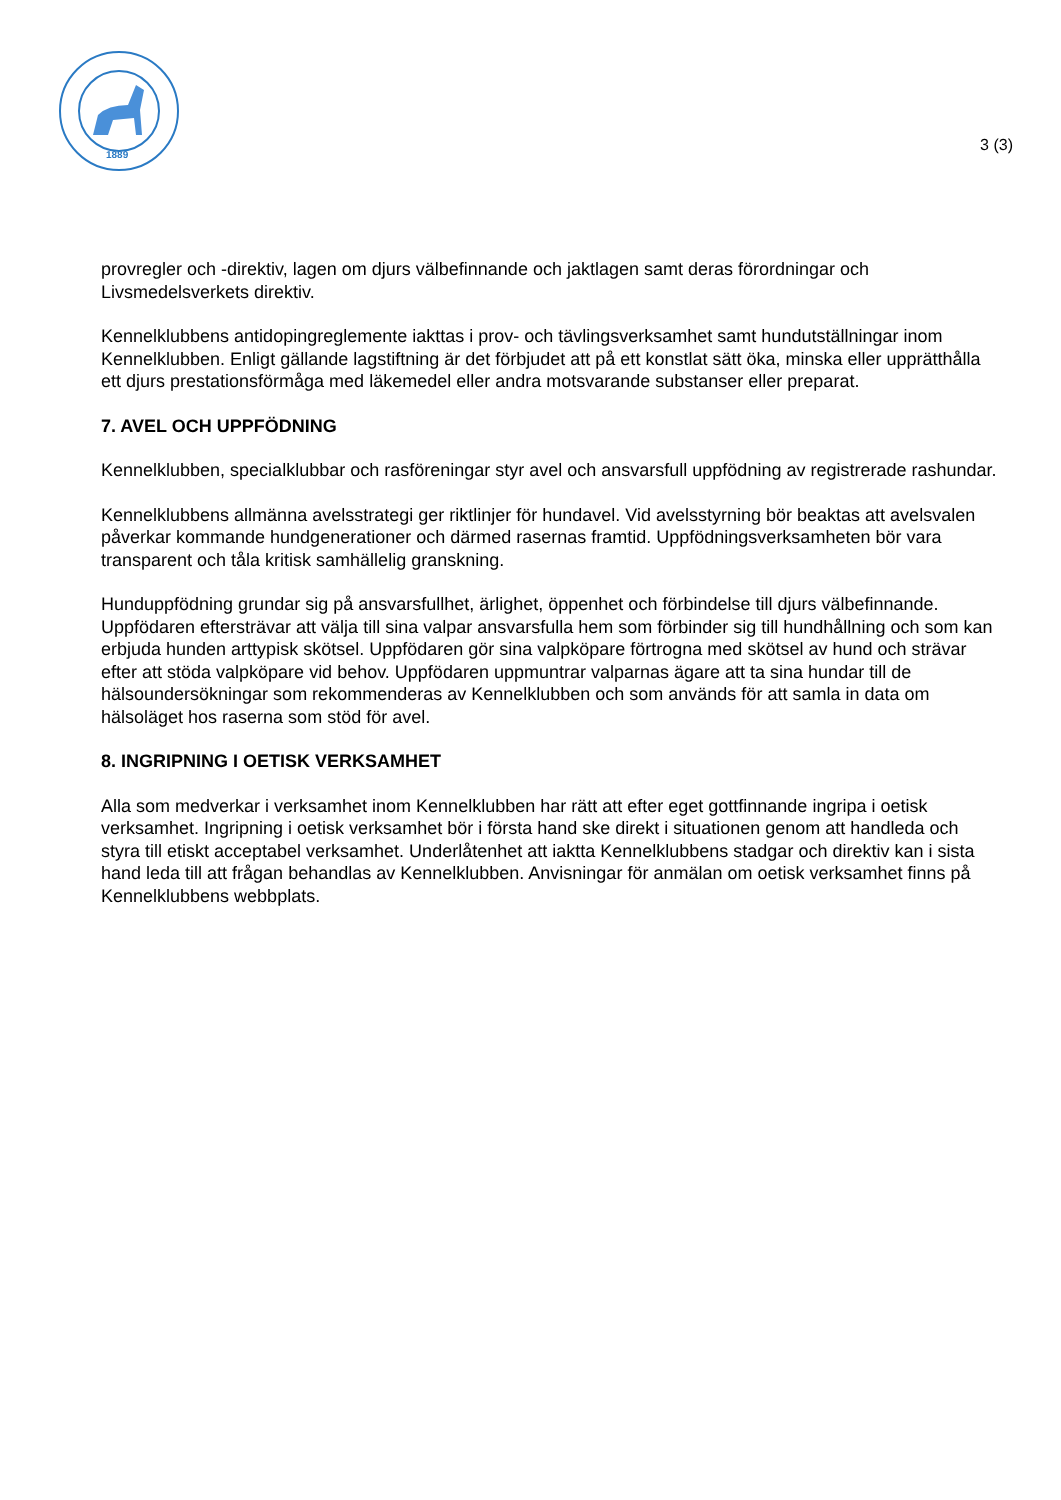1889
3 (3)
provregler och -direktiv, lagen om djurs välbefinnande och jaktlagen samt deras förordningar och Livsmedelsverkets direktiv.
Kennelklubbens antidopingreglemente iakttas i prov- och tävlingsverksamhet samt hundutställningar inom Kennelklubben. Enligt gällande lagstiftning är det förbjudet att på ett konstlat sätt öka, minska eller upprätthålla ett djurs prestationsförmåga med läkemedel eller andra motsvarande substanser eller preparat.
7. AVEL OCH UPPFÖDNING
Kennelklubben, specialklubbar och rasföreningar styr avel och ansvarsfull uppfödning av registrerade rashundar.
Kennelklubbens allmänna avelsstrategi ger riktlinjer för hundavel. Vid avelsstyrning bör beaktas att avelsvalen påverkar kommande hundgenerationer och därmed rasernas framtid. Uppfödningsverksamheten bör vara transparent och tåla kritisk samhällelig granskning.
Hunduppfödning grundar sig på ansvarsfullhet, ärlighet, öppenhet och förbindelse till djurs välbefinnande. Uppfödaren eftersträvar att välja till sina valpar ansvarsfulla hem som förbinder sig till hundhållning och som kan erbjuda hunden arttypisk skötsel. Uppfödaren gör sina valpköpare förtrogna med skötsel av hund och strävar efter att stöda valpköpare vid behov. Uppfödaren uppmuntrar valparnas ägare att ta sina hundar till de hälsoundersökningar som rekommenderas av Kennelklubben och som används för att samla in data om hälsoläget hos raserna som stöd för avel.
8. INGRIPNING I OETISK VERKSAMHET
Alla som medverkar i verksamhet inom Kennelklubben har rätt att efter eget gottfinnande ingripa i oetisk verksamhet. Ingripning i oetisk verksamhet bör i första hand ske direkt i situationen genom att handleda och styra till etiskt acceptabel verksamhet. Underlåtenhet att iaktta Kennelklubbens stadgar och direktiv kan i sista hand leda till att frågan behandlas av Kennelklubben. Anvisningar för anmälan om oetisk verksamhet finns på Kennelklubbens webbplats.